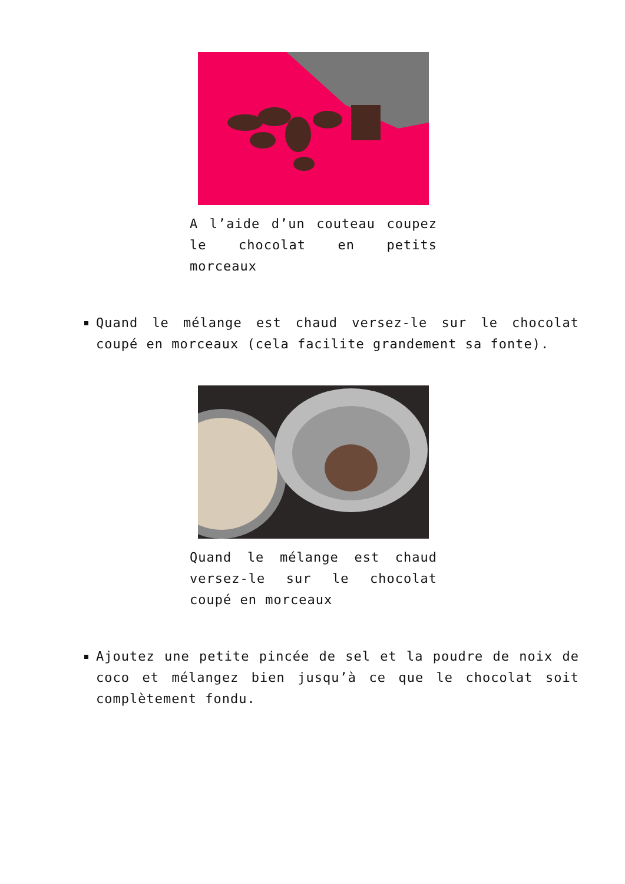A l’aide d’un couteau coupez le chocolat en petits morceaux
Quand le mélange est chaud versez-le sur le chocolat coupé en morceaux (cela facilite grandement sa fonte).
Quand le mélange est chaud versez-le sur le chocolat coupé en morceaux
Ajoutez une petite pincée de sel et la poudre de noix de coco et mélangez bien jusqu’à ce que le chocolat soit complètement fondu.